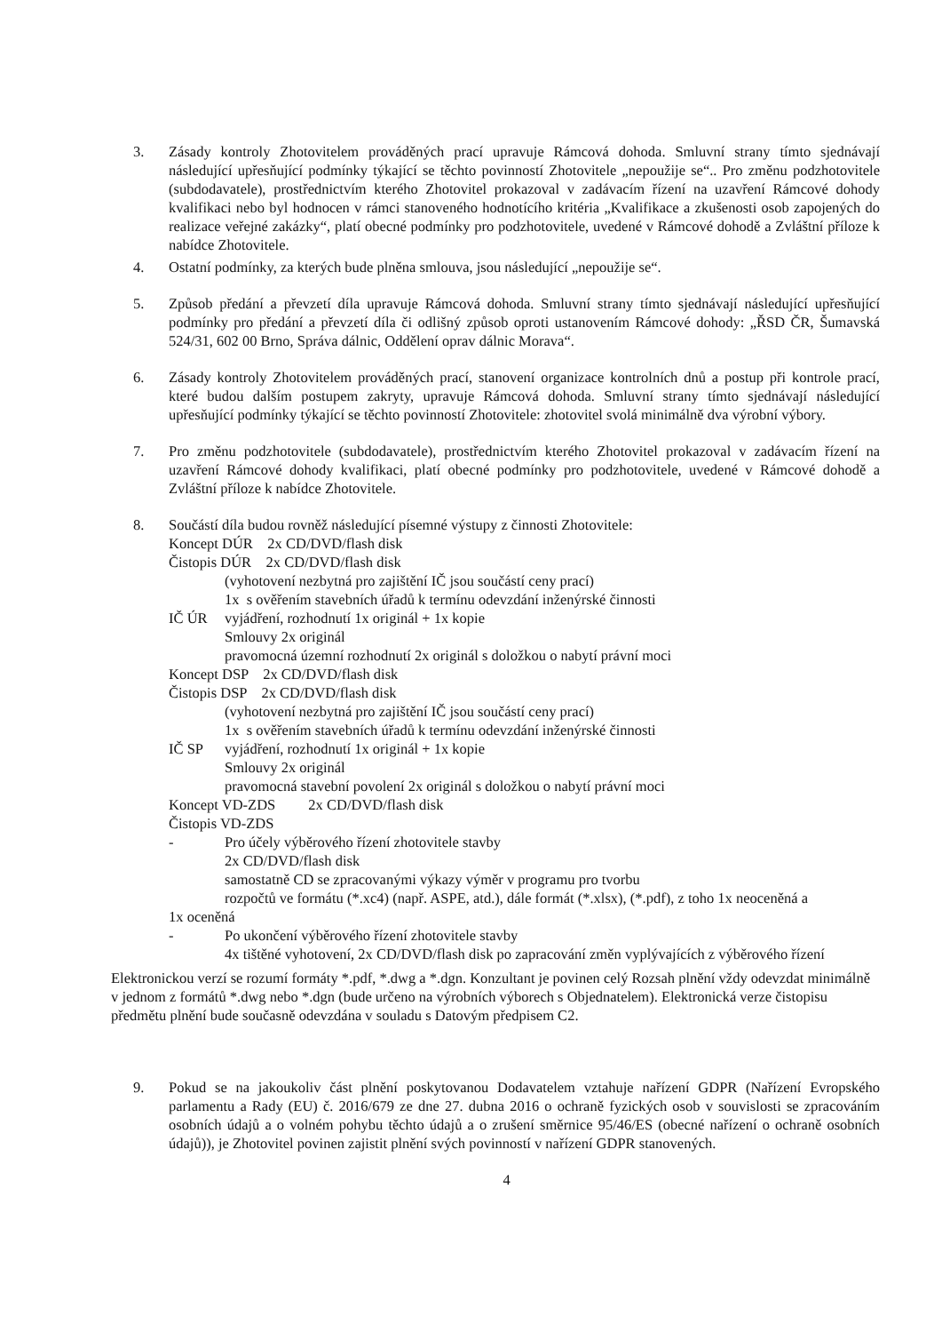3. Zásady kontroly Zhotovitelem prováděných prací upravuje Rámcová dohoda. Smluvní strany tímto sjednávají následující upřesňující podmínky týkající se těchto povinností Zhotovitele „nepoužije se“.. Pro změnu podzhotovitele (subdodavatele), prostřednictvím kterého Zhotovitel prokazoval v zadávacím řízení na uzavření Rámcové dohody kvalifikaci nebo byl hodnocen v rámci stanoveného hodnotícího kritéria „Kvalifikace a zkušenosti osob zapojených do realizace veřejné zakázky“, platí obecné podmínky pro podzhotovitele, uvedené v Rámcové dohodě a Zvláštní příloze k nabídce Zhotovitele.
4. Ostatní podmínky, za kterých bude plněna smlouva, jsou následující „nepoužije se“.
5. Způsob předání a převzetí díla upravuje Rámcová dohoda. Smluvní strany tímto sjednávají následující upřesňující podmínky pro předání a převzetí díla či odlišný způsob oproti ustanovením Rámcové dohody: „ŘSD ČR, Šumavská 524/31, 602 00 Brno, Správa dálnic, Oddělení oprav dálnic Morava“.
6. Zásady kontroly Zhotovitelem prováděných prací, stanovení organizace kontrolních dnů a postup při kontrole prací, které budou dalším postupem zakryty, upravuje Rámcová dohoda. Smluvní strany tímto sjednávají následující upřesňující podmínky týkající se těchto povinností Zhotovitele: zhotovitel svolá minimálně dva výrobní výbory.
7. Pro změnu podzhotovitele (subdodavatele), prostřednictvím kterého Zhotovitel prokazoval v zadávacím řízení na uzavření Rámcové dohody kvalifikaci, platí obecné podmínky pro podzhotovitele, uvedené v Rámcové dohodě a Zvláštní příloze k nabídce Zhotovitele.
8. Součástí díla budou rovněž následující písemné výstupy z činnosti Zhotovitele:
Koncept DÚR 2x CD/DVD/flash disk
Čistopis DÚR 2x CD/DVD/flash disk
(vyhotovení nezbytná pro zajištění IČ jsou součástí ceny prací)
1x s ověřením stavebních úřadů k termínu odevzdání inženýrské činnosti
IČ ÚR vyjádření, rozhodnutí 1x originál + 1x kopie
Smlouvy 2x originál
pravomocná územní rozhodnutí 2x originál s doložkou o nabytí právní moci
Koncept DSP 2x CD/DVD/flash disk
Čistopis DSP 2x CD/DVD/flash disk
(vyhotovení nezbytná pro zajištění IČ jsou součástí ceny prací)
1x s ověřením stavebních úřadů k termínu odevzdání inženýrské činnosti
IČ SP vyjádření, rozhodnutí 1x originál + 1x kopie
Smlouvy 2x originál
pravomocná stavební povolení 2x originál s doložkou o nabytí právní moci
Koncept VD-ZDS 2x CD/DVD/flash disk
Čistopis VD-ZDS
- Pro účely výběrového řízení zhotovitele stavby
2x CD/DVD/flash disk
samostatně CD se zpracovanými výkazy výměr v programu pro tvorbu
rozpočtů ve formátu (*.xc4) (např. ASPE, atd.), dále formát (*.xlsx), (*.pdf), z toho 1x neoceněná a
1x oceněná
- Po ukončení výběrového řízení zhotovitele stavby
4x tištěné vyhotovení, 2x CD/DVD/flash disk po zapracování změn vyplývajících z výběrového řízení
Elektronickou verzí se rozumí formáty *.pdf, *.dwg a *.dgn. Konzultant je povinen celý Rozsah plnění vždy odevzdat minimálně v jednom z formátů *.dwg nebo *.dgn (bude určeno na výrobních výborech s Objednatelem). Elektronická verze čistopisu předmětu plnění bude současně odevzdána v souladu s Datovým předpisem C2.
9. Pokud se na jakoukoliv část plnění poskytovanou Dodavatelem vztahuje nařízení GDPR (Nařízení Evropského parlamentu a Rady (EU) č. 2016/679 ze dne 27. dubna 2016 o ochraně fyzických osob v souvislosti se zpracováním osobních údajů a o volném pohybu těchto údajů a o zrušení směrnice 95/46/ES (obecné nařízení o ochraně osobních údajů)), je Zhotovitel povinen zajistit plnění svých povinností v nařízení GDPR stanovených.
4